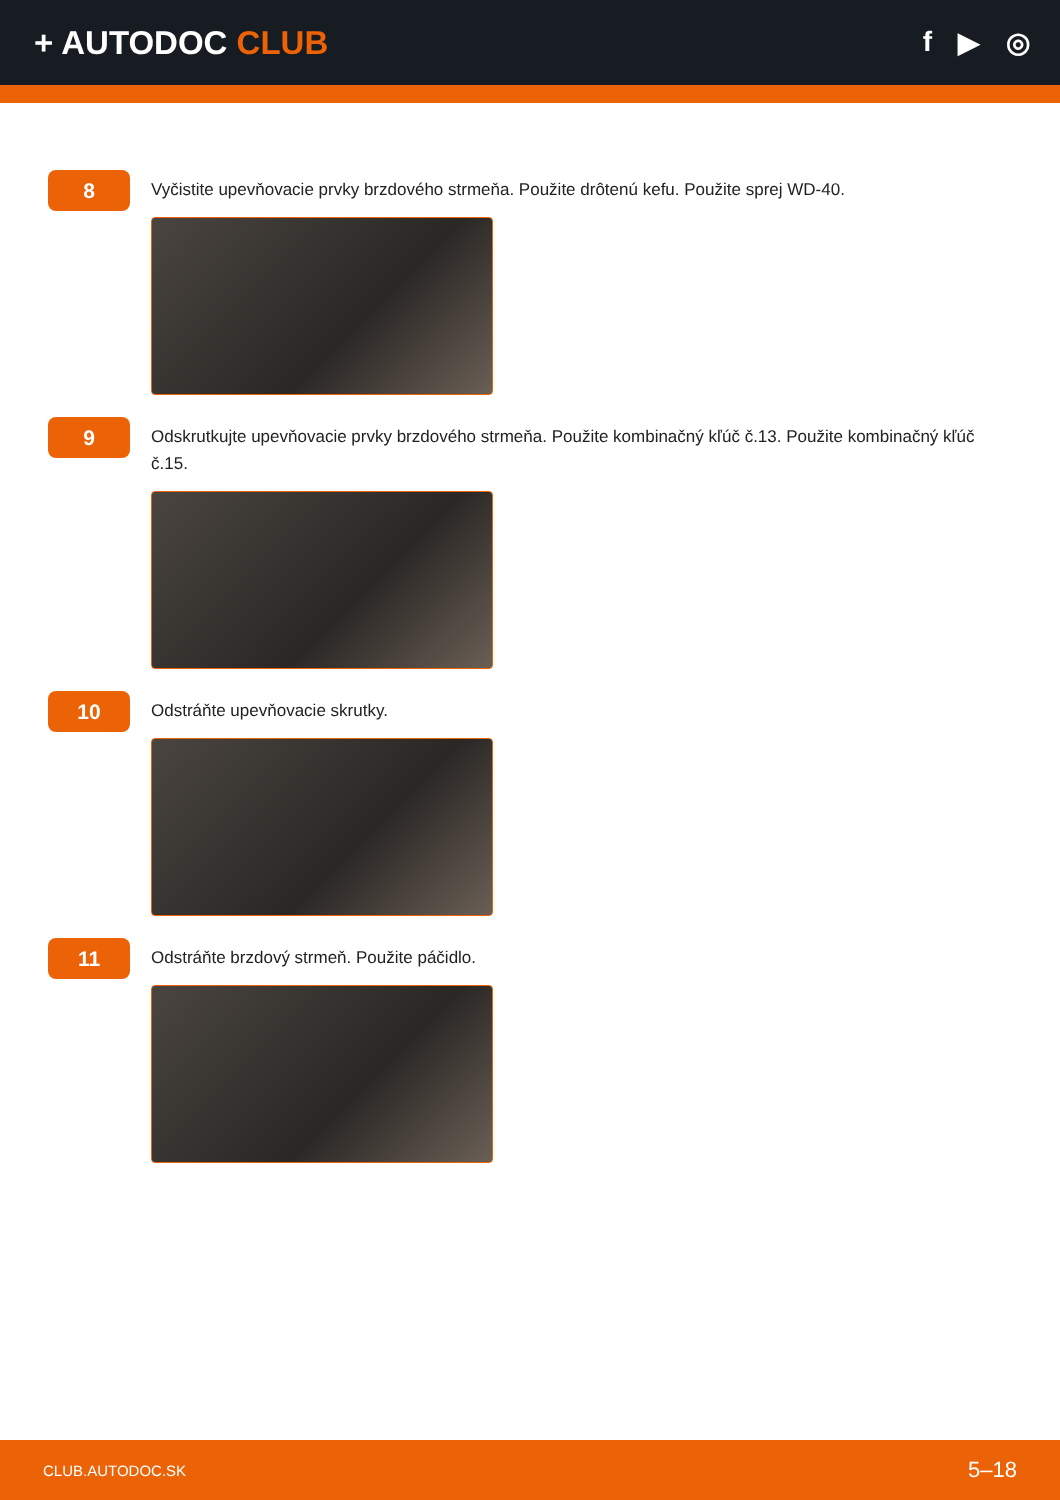+ AUTODOC CLUB
f ▶ ◎
8
Vyčistite upevňovacie prvky brzdového strmeňa. Použite drôtenú kefu. Použite sprej WD-40.
9
Odskrutkujte upevňovacie prvky brzdového strmeňa. Použite kombinačný kľúč č.13. Použite kombinačný kľúč č.15.
10
Odstráňte upevňovacie skrutky.
11
Odstráňte brzdový strmeň. Použite páčidlo.
CLUB.AUTODOC.SK 5–18